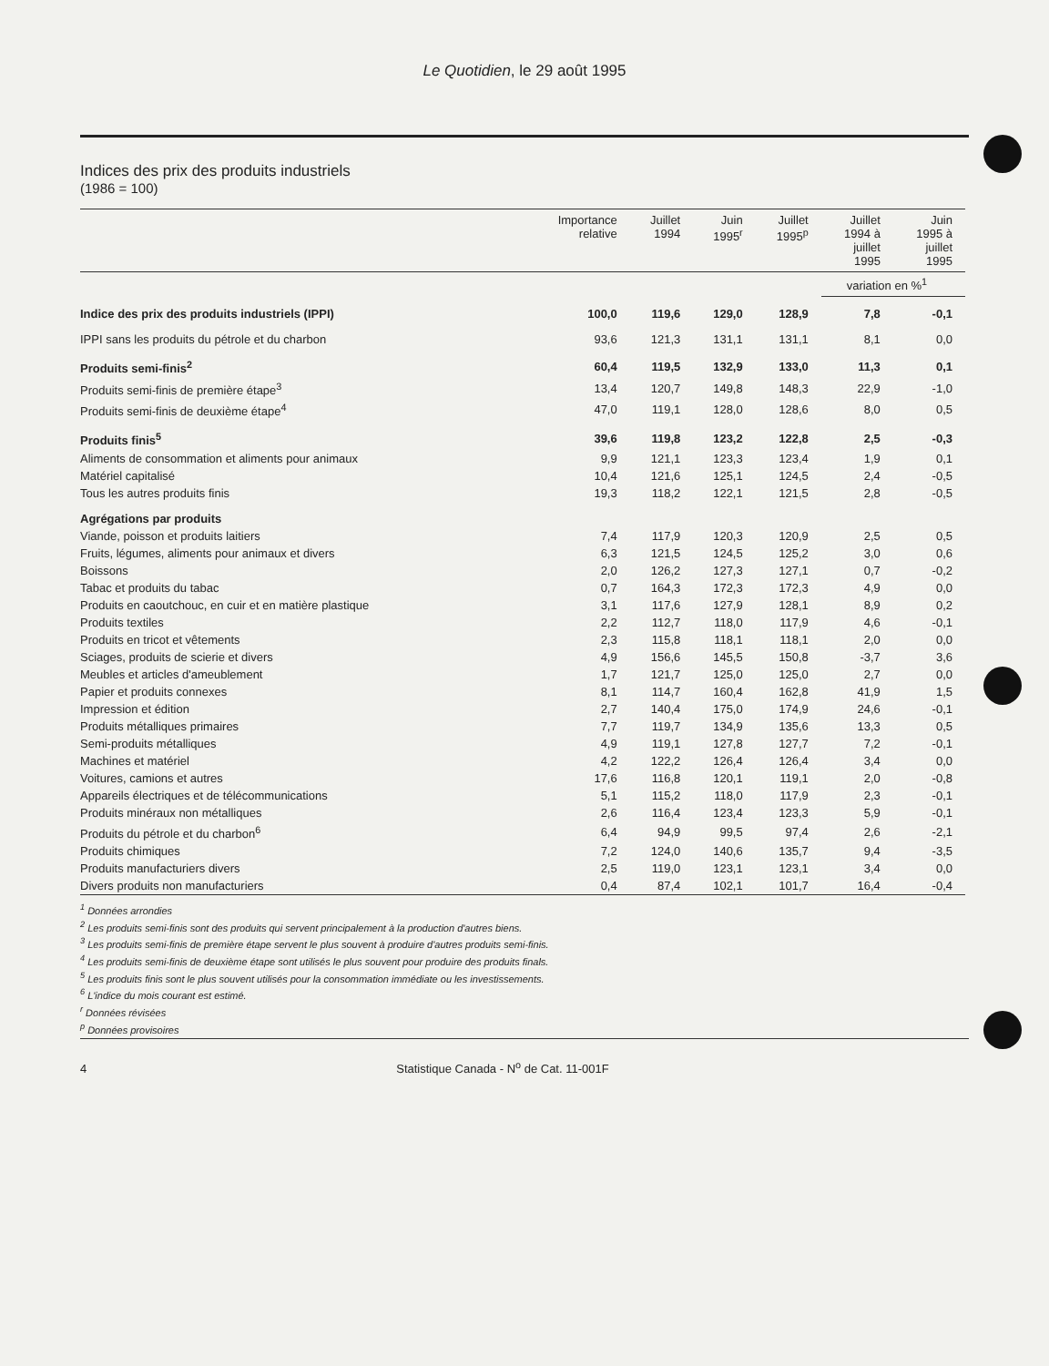Le Quotidien, le 29 août 1995
Indices des prix des produits industriels
(1986 = 100)
| | Importance relative | Juillet 1994 | Juin 1995<sup>r</sup> | Juillet 1995<sup>p</sup> | Juillet 1994 à juillet 1995 | Juin 1995 à juillet 1995 |
| --- | --- | --- | --- | --- | --- | --- |
| | | | | | variation en %<sup>1</sup> | |
| Indice des prix des produits industriels (IPPI) | 100,0 | 119,6 | 129,0 | 128,9 | 7,8 | -0,1 |
| IPPI sans les produits du pétrole et du charbon | 93,6 | 121,3 | 131,1 | 131,1 | 8,1 | 0,0 |
| Produits semi-finis<sup>2</sup> | 60,4 | 119,5 | 132,9 | 133,0 | 11,3 | 0,1 |
| Produits semi-finis de première étape<sup>3</sup> | 13,4 | 120,7 | 149,8 | 148,3 | 22,9 | -1,0 |
| Produits semi-finis de deuxième étape<sup>4</sup> | 47,0 | 119,1 | 128,0 | 128,6 | 8,0 | 0,5 |
| Produits finis<sup>5</sup> | 39,6 | 119,8 | 123,2 | 122,8 | 2,5 | -0,3 |
| Aliments de consommation et aliments pour animaux | 9,9 | 121,1 | 123,3 | 123,4 | 1,9 | 0,1 |
| Matériel capitalisé | 10,4 | 121,6 | 125,1 | 124,5 | 2,4 | -0,5 |
| Tous les autres produits finis | 19,3 | 118,2 | 122,1 | 121,5 | 2,8 | -0,5 |
| Agrégations par produits | | | | | | |
| Viande, poisson et produits laitiers | 7,4 | 117,9 | 120,3 | 120,9 | 2,5 | 0,5 |
| Fruits, légumes, aliments pour animaux et divers | 6,3 | 121,5 | 124,5 | 125,2 | 3,0 | 0,6 |
| Boissons | 2,0 | 126,2 | 127,3 | 127,1 | 0,7 | -0,2 |
| Tabac et produits du tabac | 0,7 | 164,3 | 172,3 | 172,3 | 4,9 | 0,0 |
| Produits en caoutchouc, en cuir et en matière plastique | 3,1 | 117,6 | 127,9 | 128,1 | 8,9 | 0,2 |
| Produits textiles | 2,2 | 112,7 | 118,0 | 117,9 | 4,6 | -0,1 |
| Produits en tricot et vêtements | 2,3 | 115,8 | 118,1 | 118,1 | 2,0 | 0,0 |
| Sciages, produits de scierie et divers | 4,9 | 156,6 | 145,5 | 150,8 | -3,7 | 3,6 |
| Meubles et articles d'ameublement | 1,7 | 121,7 | 125,0 | 125,0 | 2,7 | 0,0 |
| Papier et produits connexes | 8,1 | 114,7 | 160,4 | 162,8 | 41,9 | 1,5 |
| Impression et édition | 2,7 | 140,4 | 175,0 | 174,9 | 24,6 | -0,1 |
| Produits métalliques primaires | 7,7 | 119,7 | 134,9 | 135,6 | 13,3 | 0,5 |
| Semi-produits métalliques | 4,9 | 119,1 | 127,8 | 127,7 | 7,2 | -0,1 |
| Machines et matériel | 4,2 | 122,2 | 126,4 | 126,4 | 3,4 | 0,0 |
| Voitures, camions et autres | 17,6 | 116,8 | 120,1 | 119,1 | 2,0 | -0,8 |
| Appareils électriques et de télécommunications | 5,1 | 115,2 | 118,0 | 117,9 | 2,3 | -0,1 |
| Produits minéraux non métalliques | 2,6 | 116,4 | 123,4 | 123,3 | 5,9 | -0,1 |
| Produits du pétrole et du charbon<sup>6</sup> | 6,4 | 94,9 | 99,5 | 97,4 | 2,6 | -2,1 |
| Produits chimiques | 7,2 | 124,0 | 140,6 | 135,7 | 9,4 | -3,5 |
| Produits manufacturiers divers | 2,5 | 119,0 | 123,1 | 123,1 | 3,4 | 0,0 |
| Divers produits non manufacturiers | 0,4 | 87,4 | 102,1 | 101,7 | 16,4 | -0,4 |
<sup>1</sup> Données arrondies
<sup>2</sup> Les produits semi-finis sont des produits qui servent principalement à la production d'autres biens.
<sup>3</sup> Les produits semi-finis de première étape servent le plus souvent à produire d'autres produits semi-finis.
<sup>4</sup> Les produits semi-finis de deuxième étape sont utilisés le plus souvent pour produire des produits finals.
<sup>5</sup> Les produits finis sont le plus souvent utilisés pour la consommation immédiate ou les investissements.
<sup>6</sup> L'indice du mois courant est estimé.
<sup>r</sup> Données révisées
<sup>p</sup> Données provisoires
4 Statistique Canada - N<sup>o</sup> de Cat. 11-001F